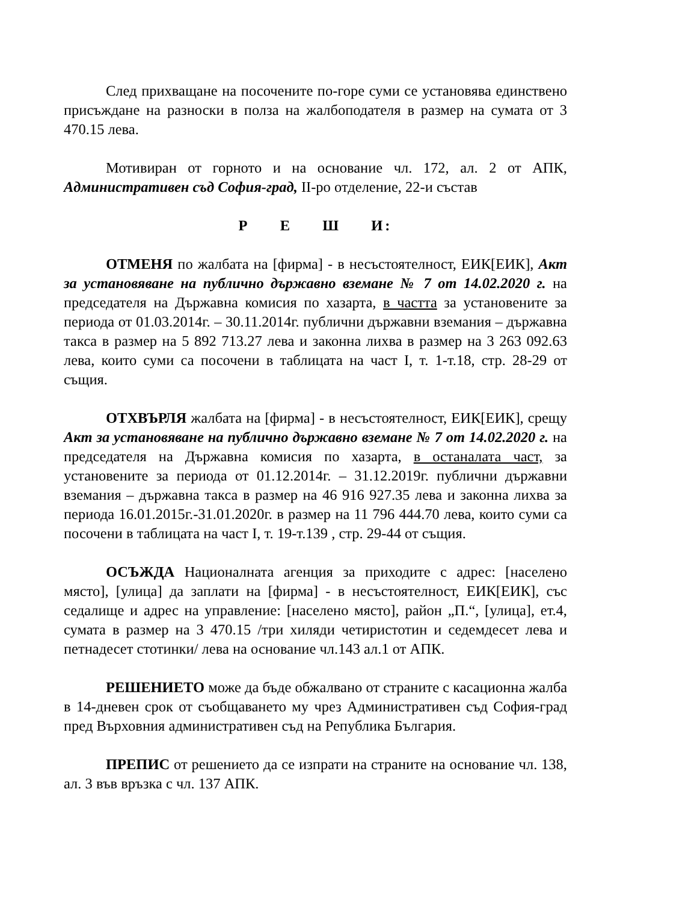След прихващане на посочените по-горе суми се установява единствено присъждане на разноски в полза на жалбоподателя в размер на сумата от 3 470.15 лева.
Мотивиран от горното и на основание чл. 172, ал. 2 от АПК, Административен съд София-град, II-ро отделение, 22-и състав
Р Е Ш И:
ОТМЕНЯ по жалбата на [фирма] - в несъстоятелност, ЕИК[ЕИК], Акт за установяване на публично държавно вземане № 7 от 14.02.2020 г. на председателя на Държавна комисия по хазарта, в частта за установените за периода от 01.03.2014г. – 30.11.2014г. публични държавни вземания – държавна такса в размер на 5 892 713.27 лева и законна лихва в размер на 3 263 092.63 лева, които суми са посочени в таблицата на част I, т. 1-т.18, стр. 28-29 от същия.
ОТХВЪРЛЯ жалбата на [фирма] - в несъстоятелност, ЕИК[ЕИК], срещу Акт за установяване на публично държавно вземане № 7 от 14.02.2020 г. на председателя на Държавна комисия по хазарта, в останалата част, за установените за периода от 01.12.2014г. – 31.12.2019г. публични държавни вземания – държавна такса в размер на 46 916 927.35 лева и законна лихва за периода 16.01.2015г.-31.01.2020г. в размер на 11 796 444.70 лева, които суми са посочени в таблицата на част I, т. 19-т.139 , стр. 29-44 от същия.
ОСЪЖДА Националната агенция за приходите с адрес: [населено място], [улица] да заплати на [фирма] - в несъстоятелност, ЕИК[ЕИК], със седалище и адрес на управление: [населено място], район „П.“, [улица], ет.4, сумата в размер на 3 470.15 /три хиляди четиристотин и седемдесет лева и петнадесет стотинки/ лева на основание чл.143 ал.1 от АПК.
РЕШЕНИЕТО може да бъде обжалвано от страните с касационна жалба в 14-дневен срок от съобщаването му чрез Административен съд София-град пред Върховния административен съд на Република България.
ПРЕПИС от решението да се изпрати на страните на основание чл. 138, ал. 3 във връзка с чл. 137 АПК.